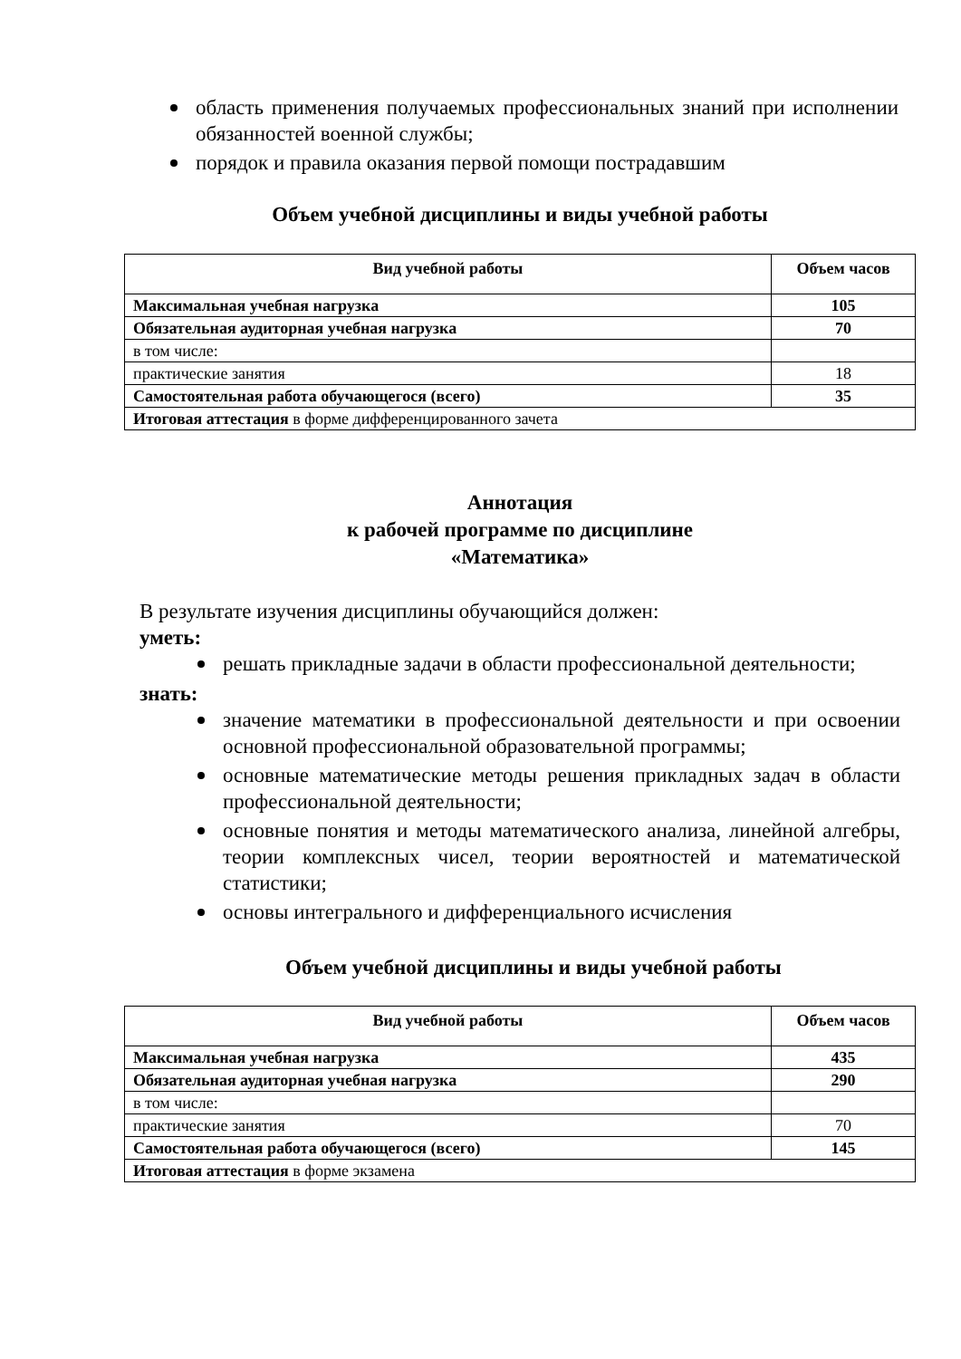область применения получаемых профессиональных знаний при исполнении обязанностей военной службы;
порядок и правила оказания первой помощи пострадавшим
Объем учебной дисциплины и виды учебной работы
| Вид учебной работы | Объем часов |
| --- | --- |
| Максимальная учебная нагрузка | 105 |
| Обязательная аудиторная учебная нагрузка | 70 |
| в том числе: | |
| практические занятия | 18 |
| Самостоятельная работа обучающегося (всего) | 35 |
| Итоговая аттестация в форме дифференцированного зачета | |
Аннотация
к рабочей программе по дисциплине
«Математика»
В результате изучения дисциплины обучающийся должен:
уметь:
решать прикладные задачи в области профессиональной деятельности;
знать:
значение математики в профессиональной деятельности и при освоении основной профессиональной образовательной программы;
основные математические методы решения прикладных задач в области профессиональной деятельности;
основные понятия и методы математического анализа, линейной алгебры, теории комплексных чисел, теории вероятностей и математической статистики;
основы интегрального и дифференциального исчисления
Объем учебной дисциплины и виды учебной работы
| Вид учебной работы | Объем часов |
| --- | --- |
| Максимальная учебная нагрузка | 435 |
| Обязательная аудиторная учебная нагрузка | 290 |
| в том числе: | |
| практические занятия | 70 |
| Самостоятельная работа обучающегося (всего) | 145 |
| Итоговая аттестация в форме экзамена | |